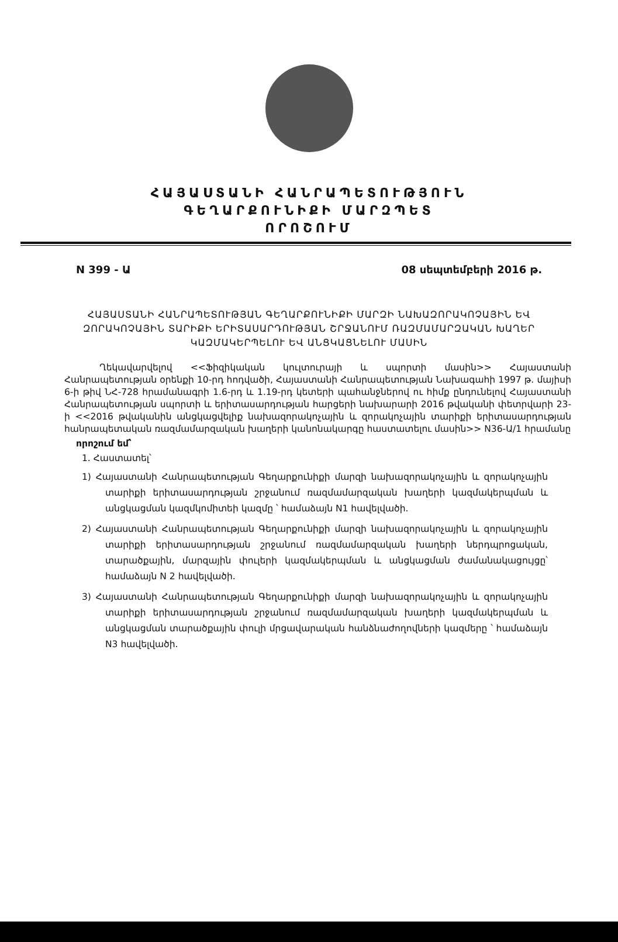ՀԱՅԱՍՏԱՆԻ ՀԱՆՐԱՊԵՏՈՒԹՅՈՒՆ
ԳԵՂԱՐՔՈՒՆԻՔԻ ՄԱՐԶՊԵՏ
ՈՐՈՇՈՒՄ
N 399 - Ա 08 սեպտեմբերի 2016 թ.
ՀԱՅԱՍՏԱՆԻ ՀԱՆՐԱՊԵՏՈՒԹՅԱՆ ԳԵՂԱՐՔՈՒՆԻՔԻ ՄԱՐԶԻ ՆԱԽԱԶՈՐԱԿՈՉԱՅԻՆ ԵՎ ԶՈՐԱԿՈՉԱՅԻՆ ՏԱՐԻՔԻ ԵՐԻՏԱՍԱՐԴՈՒԹՅԱՆ ՇՐՋԱՆՈՒՄ ՌԱԶՄԱՄԱՐԶԱԿԱՆ ԽԱՂԵՐ ԿԱԶՄԱԿԵՐՊԵԼՈՒ ԵՎ ԱՆՑԿԱՑՆԵԼՈՒ ՄԱՍԻՆ
Ղեկավարվելով <<Ֆիզիկական կուլտուրայի և սպորտի մասին>> Հայաստանի Հանրապետության օրենքի 10-րդ հոդվածի, Հայաստանի Հանրապետության Նախագահի 1997 թ. մայիսի 6-ի թիվ ՆՀ-728 հրամանագրի 1.6-րդ և 1.19-րդ կետերի պահանջներով ու հիմք ընդունելով Հայաստանի Հանրապետության սպորտի և երիտասարդության հարցերի նախարարի 2016 թվականի փետրվարի 23-ի <<2016 թվականին անցկացվելիք նախազորակոչային և զորակոչային տարիքի երիտասարդության հանրապետական ռազմամարզական խաղերի կանոնակարգը հաստատելու մասին>> N36-Ա/1 հրամանը
որոշում եմ՝
1. Հաստատել՝
1) Հայաստանի Հանրապետության Գեղարքունիքի մարզի նախազորակոչային և զորակոչային տարիքի երիտասարդության շրջանում ռազմամարզական խաղերի կազմակերպման և անցկացման կազմկոմիտեի կազմը ՝ համաձայն N1 հավելվածի.
2) Հայաստանի Հանրապետության Գեղարքունիքի մարզի նախազորակոչային և զորակոչային տարիքի երիտասարդության շրջանում ռազմամարզական խաղերի ներդպրոցական, տարածքային, մարզային փուլերի կազմակերպման և անցկացման ժամանակացույցը՝ համաձայն N 2 հավելվածի.
3) Հայաստանի Հանրապետության Գեղարքունիքի մարզի նախազորակոչային և զորակոչային տարիքի երիտասարդության շրջանում ռազմամարզական խաղերի կազմակերպման և անցկացման տարածքային փուլի մրցավարական հանձնաժողովների կազմերը ՝ համաձայն N3 հավելվածի.